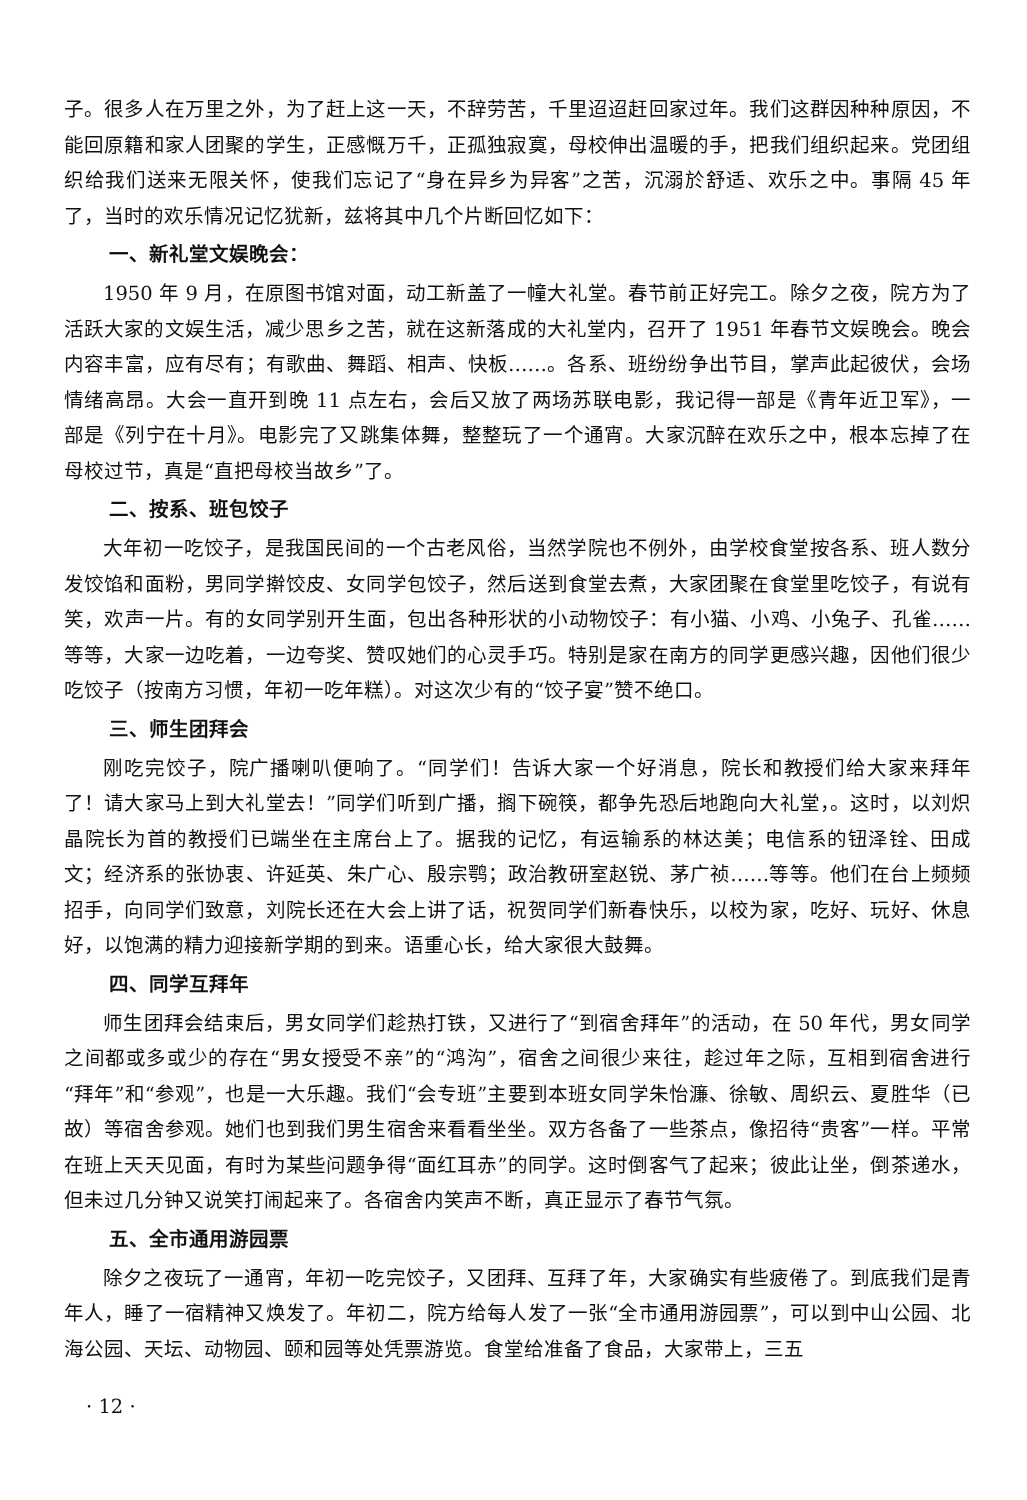子。很多人在万里之外，为了赶上这一天，不辞劳苦，千里迢迢赶回家过年。我们这群因种种原因，不能回原籍和家人团聚的学生，正感慨万千，正孤独寂寞，母校伸出温暖的手，把我们组织起来。党团组织给我们送来无限关怀，使我们忘记了“身在异乡为异客”之苦，沉溺於舒适、欢乐之中。事隔 45 年了，当时的欢乐情况记忆犹新，兹将其中几个片断回忆如下：
一、新礼堂文娱晚会：
1950 年 9 月，在原图书馆对面，动工新盖了一幢大礼堂。春节前正好完工。除夕之夜，院方为了活跃大家的文娱生活，减少思乡之苦，就在这新落成的大礼堂内，召开了 1951 年春节文娱晚会。晚会内容丰富，应有尽有；有歌曲、舞蹈、相声、快板……。各系、班纷纷争出节目，掌声此起彼伏，会场情绪高昂。大会一直开到晚 11 点左右，会后又放了两场苏联电影，我记得一部是《青年近卫军》，一部是《列宁在十月》。电影完了又跳集体舞，整整玩了一个通宵。大家沉醉在欢乐之中，根本忘掉了在母校过节，真是“直把母校当故乡”了。
二、按系、班包饺子
大年初一吃饺子，是我国民间的一个古老风俗，当然学院也不例外，由学校食堂按各系、班人数分发饺馅和面粉，男同学擀饺皮、女同学包饺子，然后送到食堂去煮，大家团聚在食堂里吃饺子，有说有笑，欢声一片。有的女同学别开生面，包出各种形状的小动物饺子：有小猫、小鸡、小兔子、孔雀……等等，大家一边吃着，一边夸奖、赞叹她们的心灵手巧。特别是家在南方的同学更感兴趣，因他们很少吃饺子（按南方习惯，年初一吃年糕）。对这次少有的“饺子宴”赞不绝口。
三、师生团拜会
刚吃完饺子，院广播喇叭便响了。“同学们！告诉大家一个好消息，院长和教授们给大家来拜年了！请大家马上到大礼堂去！”同学们听到广播，搁下碗筷，都争先恐后地跑向大礼堂，。这时，以刘炽晶院长为首的教授们已端坐在主席台上了。据我的记忆，有运输系的林达美；电信系的钮泽铨、田成文；经济系的张协衷、许延英、朱广心、殷宗鹗；政治教研室赵锐、茅广祯……等等。他们在台上频频招手，向同学们致意，刘院长还在大会上讲了话，祝贺同学们新春快乐，以校为家，吃好、玩好、休息好，以饱满的精力迎接新学期的到来。语重心长，给大家很大鼓舞。
四、同学互拜年
师生团拜会结束后，男女同学们趁热打铁，又进行了“到宿舍拜年”的活动，在 50 年代，男女同学之间都或多或少的存在“男女授受不亲”的“鸿沟”，宿舍之间很少来往，趁过年之际，互相到宿舍进行“拜年”和“参观”，也是一大乐趣。我们“会专班”主要到本班女同学朱怡濂、徐敏、周织云、夏胜华（已故）等宿舍参观。她们也到我们男生宿舍来看看坐坐。双方各备了一些茶点，像招待“贵客”一样。平常在班上天天见面，有时为某些问题争得“面红耳赤”的同学。这时倒客气了起来；彼此让坐，倒茶递水，但未过几分钟又说笑打闹起来了。各宿舍内笑声不断，真正显示了春节气氛。
五、全市通用游园票
除夕之夜玩了一通宵，年初一吃完饺子，又团拜、互拜了年，大家确实有些疲倦了。到底我们是青年人，睡了一宿精神又焕发了。年初二，院方给每人发了一张“全市通用游园票”，可以到中山公园、北海公园、天坛、动物园、颐和园等处凭票游览。食堂给准备了食品，大家带上，三五
· 12 ·